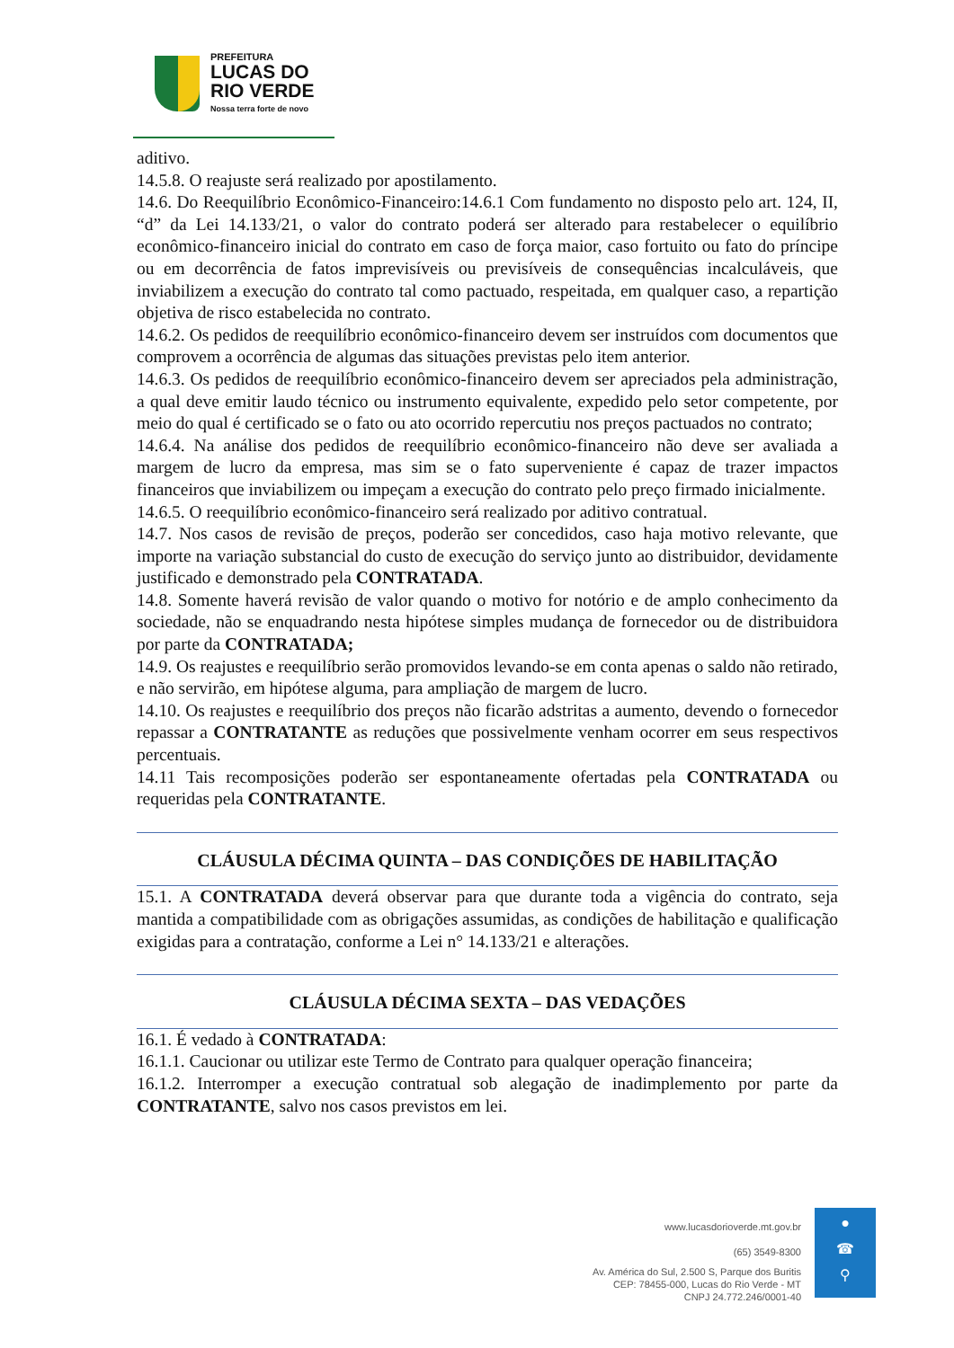PREFEITURA
LUCAS DO
RIO VERDE
Nossa terra forte de novo
aditivo.
14.5.8. O reajuste será realizado por apostilamento.
14.6. Do Reequilíbrio Econômico-Financeiro:14.6.1 Com fundamento no disposto pelo art. 124, II, “d” da Lei 14.133/21, o valor do contrato poderá ser alterado para restabelecer o equilíbrio econômico-financeiro inicial do contrato em caso de força maior, caso fortuito ou fato do príncipe ou em decorrência de fatos imprevisíveis ou previsíveis de consequências incalculáveis, que inviabilizem a execução do contrato tal como pactuado, respeitada, em qualquer caso, a repartição objetiva de risco estabelecida no contrato.
14.6.2. Os pedidos de reequilíbrio econômico-financeiro devem ser instruídos com documentos que comprovem a ocorrência de algumas das situações previstas pelo item anterior.
14.6.3. Os pedidos de reequilíbrio econômico-financeiro devem ser apreciados pela administração, a qual deve emitir laudo técnico ou instrumento equivalente, expedido pelo setor competente, por meio do qual é certificado se o fato ou ato ocorrido repercutiu nos preços pactuados no contrato;
14.6.4. Na análise dos pedidos de reequilíbrio econômico-financeiro não deve ser avaliada a margem de lucro da empresa, mas sim se o fato superveniente é capaz de trazer impactos financeiros que inviabilizem ou impeçam a execução do contrato pelo preço firmado inicialmente.
14.6.5. O reequilíbrio econômico-financeiro será realizado por aditivo contratual.
14.7. Nos casos de revisão de preços, poderão ser concedidos, caso haja motivo relevante, que importe na variação substancial do custo de execução do serviço junto ao distribuidor, devidamente justificado e demonstrado pela CONTRATADA.
14.8. Somente haverá revisão de valor quando o motivo for notório e de amplo conhecimento da sociedade, não se enquadrando nesta hipótese simples mudança de fornecedor ou de distribuidora por parte da CONTRATADA;
14.9. Os reajustes e reequilíbrio serão promovidos levando-se em conta apenas o saldo não retirado, e não servirão, em hipótese alguma, para ampliação de margem de lucro.
14.10. Os reajustes e reequilíbrio dos preços não ficarão adstritas a aumento, devendo o fornecedor repassar a CONTRATANTE as reduções que possivelmente venham ocorrer em seus respectivos percentuais.
14.11 Tais recomposições poderão ser espontaneamente ofertadas pela CONTRATADA ou requeridas pela CONTRATANTE.
CLÁUSULA DÉCIMA QUINTA – DAS CONDIÇÕES DE HABILITAÇÃO
15.1. A CONTRATADA deverá observar para que durante toda a vigência do contrato, seja mantida a compatibilidade com as obrigações assumidas, as condições de habilitação e qualificação exigidas para a contratação, conforme a Lei n° 14.133/21 e alterações.
CLÁUSULA DÉCIMA SEXTA – DAS VEDAÇÕES
16.1. É vedado à CONTRATADA:
16.1.1. Caucionar ou utilizar este Termo de Contrato para qualquer operação financeira;
16.1.2. Interromper a execução contratual sob alegação de inadimplemento por parte da CONTRATANTE, salvo nos casos previstos em lei.
www.lucasdorioverde.mt.gov.br
(65) 3549-8300
Av. América do Sul, 2.500 S, Parque dos Buritis
CEP: 78455-000, Lucas do Rio Verde - MT
CNPJ 24.772.246/0001-40
●
☎
⚲